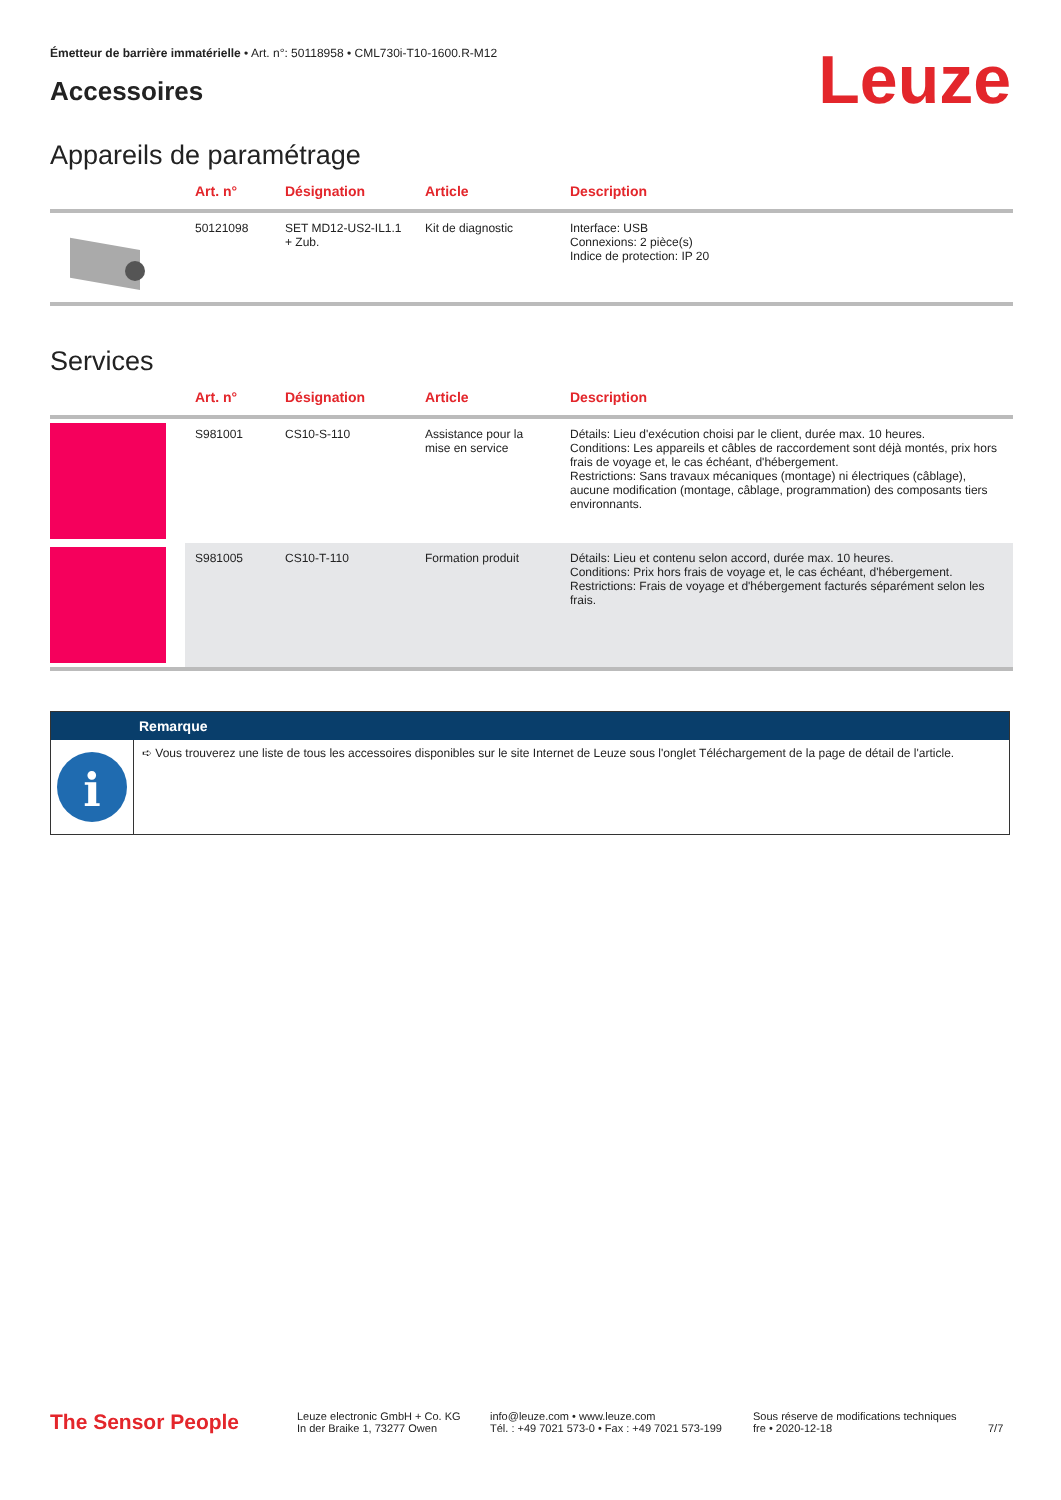Émetteur de barrière immatérielle • Art. n°: 50118958 • CML730i-T10-1600.R-M12
Accessoires Leuze
Appareils de paramétrage
| | Art. n° | Désignation | Article | Description |
| --- | --- | --- | --- | --- |
| | 50121098 | SET MD12-US2-IL1.1 + Zub. | Kit de diagnostic | Interface: USB Connexions: 2 pièce(s) Indice de protection: IP 20 |
Services
| | Art. n° | Désignation | Article | Description |
| --- | --- | --- | --- | --- |
| | S981001 | CS10-S-110 | Assistance pour la mise en service | Détails: Lieu d'exécution choisi par le client, durée max. 10 heures. Conditions: Les appareils et câbles de raccordement sont déjà montés, prix hors frais de voyage et, le cas échéant, d'hébergement. Restrictions: Sans travaux mécaniques (montage) ni électriques (câblage), aucune modification (montage, câblage, programmation) des composants tiers environnants. |
| | S981005 | CS10-T-110 | Formation produit | Détails: Lieu et contenu selon accord, durée max. 10 heures. Conditions: Prix hors frais de voyage et, le cas échéant, d'hébergement. Restrictions: Frais de voyage et d'hébergement facturés séparément selon les frais. |
Remarque
i
➪ Vous trouverez une liste de tous les accessoires disponibles sur le site Internet de Leuze sous l'onglet Téléchargement de la page de détail de l'article.
The Sensor People
Leuze electronic GmbH + Co. KG
In der Braike 1, 73277 Owen
info@leuze.com • www.leuze.com
Tél. : +49 7021 573-0 • Fax : +49 7021 573-199
Sous réserve de modifications techniques
fre • 2020-12-18
7/7